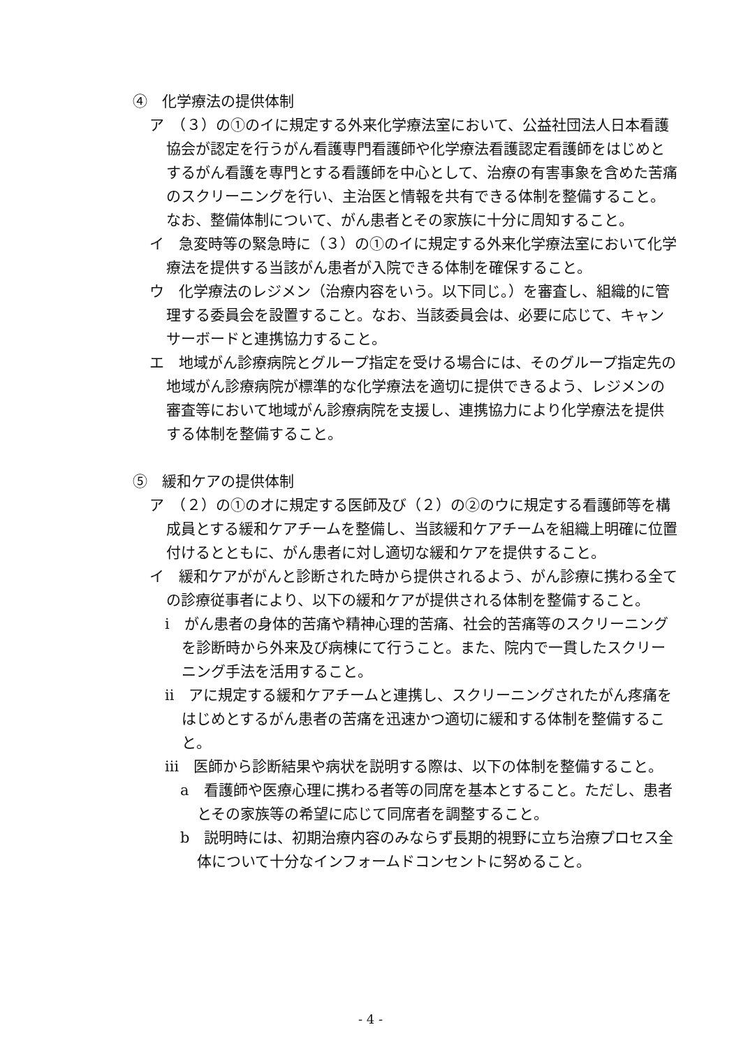④　化学療法の提供体制
ア　（３）の①のイに規定する外来化学療法室において、公益社団法人日本看護協会が認定を行うがん看護専門看護師や化学療法看護認定看護師をはじめとするがん看護を専門とする看護師を中心として、治療の有害事象を含めた苦痛のスクリーニングを行い、主治医と情報を共有できる体制を整備すること。なお、整備体制について、がん患者とその家族に十分に周知すること。
イ　急変時等の緊急時に（３）の①のイに規定する外来化学療法室において化学療法を提供する当該がん患者が入院できる体制を確保すること。
ウ　化学療法のレジメン（治療内容をいう。以下同じ。）を審査し、組織的に管理する委員会を設置すること。なお、当該委員会は、必要に応じて、キャンサーボードと連携協力すること。
エ　地域がん診療病院とグループ指定を受ける場合には、そのグループ指定先の地域がん診療病院が標準的な化学療法を適切に提供できるよう、レジメンの審査等において地域がん診療病院を支援し、連携協力により化学療法を提供する体制を整備すること。
⑤　緩和ケアの提供体制
ア　（２）の①のオに規定する医師及び（２）の②のウに規定する看護師等を構成員とする緩和ケアチームを整備し、当該緩和ケアチームを組織上明確に位置付けるとともに、がん患者に対し適切な緩和ケアを提供すること。
イ　緩和ケアががんと診断された時から提供されるよう、がん診療に携わる全ての診療従事者により、以下の緩和ケアが提供される体制を整備すること。
ⅰ　がん患者の身体的苦痛や精神心理的苦痛、社会的苦痛等のスクリーニングを診断時から外来及び病棟にて行うこと。また、院内で一貫したスクリーニング手法を活用すること。
ⅱ　アに規定する緩和ケアチームと連携し、スクリーニングされたがん疼痛をはじめとするがん患者の苦痛を迅速かつ適切に緩和する体制を整備すること。
ⅲ　医師から診断結果や病状を説明する際は、以下の体制を整備すること。
a　看護師や医療心理に携わる者等の同席を基本とすること。ただし、患者とその家族等の希望に応じて同席者を調整すること。
b　説明時には、初期治療内容のみならず長期的視野に立ち治療プロセス全体について十分なインフォームドコンセントに努めること。
- 4 -